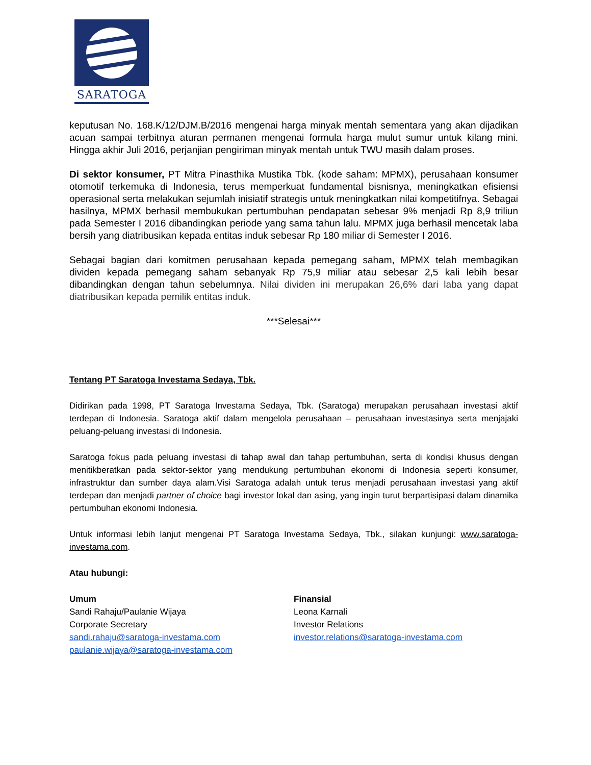SARATOGA
keputusan No. 168.K/12/DJM.B/2016 mengenai harga minyak mentah sementara yang akan dijadikan acuan sampai terbitnya aturan permanen mengenai formula harga mulut sumur untuk kilang mini. Hingga akhir Juli 2016, perjanjian pengiriman minyak mentah untuk TWU masih dalam proses.
Di sektor konsumer, PT Mitra Pinasthika Mustika Tbk. (kode saham: MPMX), perusahaan konsumer otomotif terkemuka di Indonesia, terus memperkuat fundamental bisnisnya, meningkatkan efisiensi operasional serta melakukan sejumlah inisiatif strategis untuk meningkatkan nilai kompetitifnya. Sebagai hasilnya, MPMX berhasil membukukan pertumbuhan pendapatan sebesar 9% menjadi Rp 8,9 triliun pada Semester I 2016 dibandingkan periode yang sama tahun lalu. MPMX juga berhasil mencetak laba bersih yang diatribusikan kepada entitas induk sebesar Rp 180 miliar di Semester I 2016.
Sebagai bagian dari komitmen perusahaan kepada pemegang saham, MPMX telah membagikan dividen kepada pemegang saham sebanyak Rp 75,9 miliar atau sebesar 2,5 kali lebih besar dibandingkan dengan tahun sebelumnya. Nilai dividen ini merupakan 26,6% dari laba yang dapat diatribusikan kepada pemilik entitas induk.
***Selesai***
Tentang PT Saratoga Investama Sedaya, Tbk.
Didirikan pada 1998, PT Saratoga Investama Sedaya, Tbk. (Saratoga) merupakan perusahaan investasi aktif terdepan di Indonesia. Saratoga aktif dalam mengelola perusahaan – perusahaan investasinya serta menjajaki peluang-peluang investasi di Indonesia.
Saratoga fokus pada peluang investasi di tahap awal dan tahap pertumbuhan, serta di kondisi khusus dengan menitikberatkan pada sektor-sektor yang mendukung pertumbuhan ekonomi di Indonesia seperti konsumer, infrastruktur dan sumber daya alam.Visi Saratoga adalah untuk terus menjadi perusahaan investasi yang aktif terdepan dan menjadi partner of choice bagi investor lokal dan asing, yang ingin turut berpartisipasi dalam dinamika pertumbuhan ekonomi Indonesia.
Untuk informasi lebih lanjut mengenai PT Saratoga Investama Sedaya, Tbk., silakan kunjungi: www.saratoga-investama.com.
Atau hubungi:
Umum
Sandi Rahaju/Paulanie Wijaya
Corporate Secretary
sandi.rahaju@saratoga-investama.com
paulanie.wijaya@saratoga-investama.com
Finansial
Leona Karnali
Investor Relations
investor.relations@saratoga-investama.com